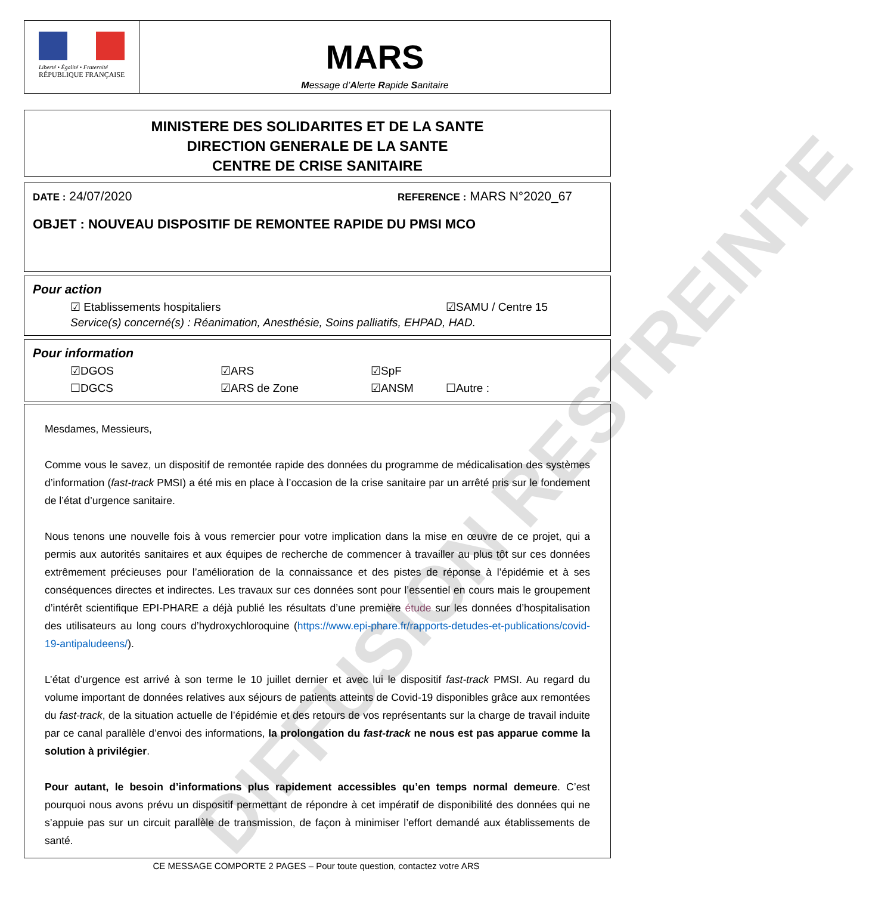Liberté • Égalité • Fraternité
RÉPUBLIQUE FRANÇAISE
MARS
Message d’Alerte Rapide Sanitaire
MINISTERE DES SOLIDARITES ET DE LA SANTE
DIRECTION GENERALE DE LA SANTE
CENTRE DE CRISE SANITAIRE
DATE : 24/07/2020 REFERENCE : MARS N°2020_67
OBJET : NOUVEAU DISPOSITIF DE REMONTEE RAPIDE DU PMSI MCO
Pour action
☑ Etablissements hospitaliers ☑SAMU / Centre 15
Service(s) concerné(s) : Réanimation, Anesthésie, Soins palliatifs, EHPAD, HAD.
Pour information
☑DGOS ☑ARS ☑SpF
☐DGCS ☑ARS de Zone ☑ANSM ☐Autre :
Mesdames, Messieurs,
Comme vous le savez, un dispositif de remontée rapide des données du programme de médicalisation des systèmes d’information (fast-track PMSI) a été mis en place à l’occasion de la crise sanitaire par un arrêté pris sur le fondement de l’état d’urgence sanitaire.
Nous tenons une nouvelle fois à vous remercier pour votre implication dans la mise en œuvre de ce projet, qui a permis aux autorités sanitaires et aux équipes de recherche de commencer à travailler au plus tôt sur ces données extrêmement précieuses pour l’amélioration de la connaissance et des pistes de réponse à l’épidémie et à ses conséquences directes et indirectes. Les travaux sur ces données sont pour l’essentiel en cours mais le groupement d’intérêt scientifique EPI-PHARE a déjà publié les résultats d’une première étude sur les données d’hospitalisation des utilisateurs au long cours d’hydroxychloroquine (https://www.epi-phare.fr/rapports-detudes-et-publications/covid-19-antipaludeens/).
L’état d’urgence est arrivé à son terme le 10 juillet dernier et avec lui le dispositif fast-track PMSI. Au regard du volume important de données relatives aux séjours de patients atteints de Covid-19 disponibles grâce aux remontées du fast-track, de la situation actuelle de l’épidémie et des retours de vos représentants sur la charge de travail induite par ce canal parallèle d’envoi des informations, la prolongation du fast-track ne nous est pas apparue comme la solution à privilégier.
Pour autant, le besoin d’informations plus rapidement accessibles qu’en temps normal demeure. C’est pourquoi nous avons prévu un dispositif permettant de répondre à cet impératif de disponibilité des données qui ne s’appuie pas sur un circuit parallèle de transmission, de façon à minimiser l’effort demandé aux établissements de santé.
CE MESSAGE COMPORTE 2 PAGES – Pour toute question, contactez votre ARS
DIFFUSION RESTREINTE